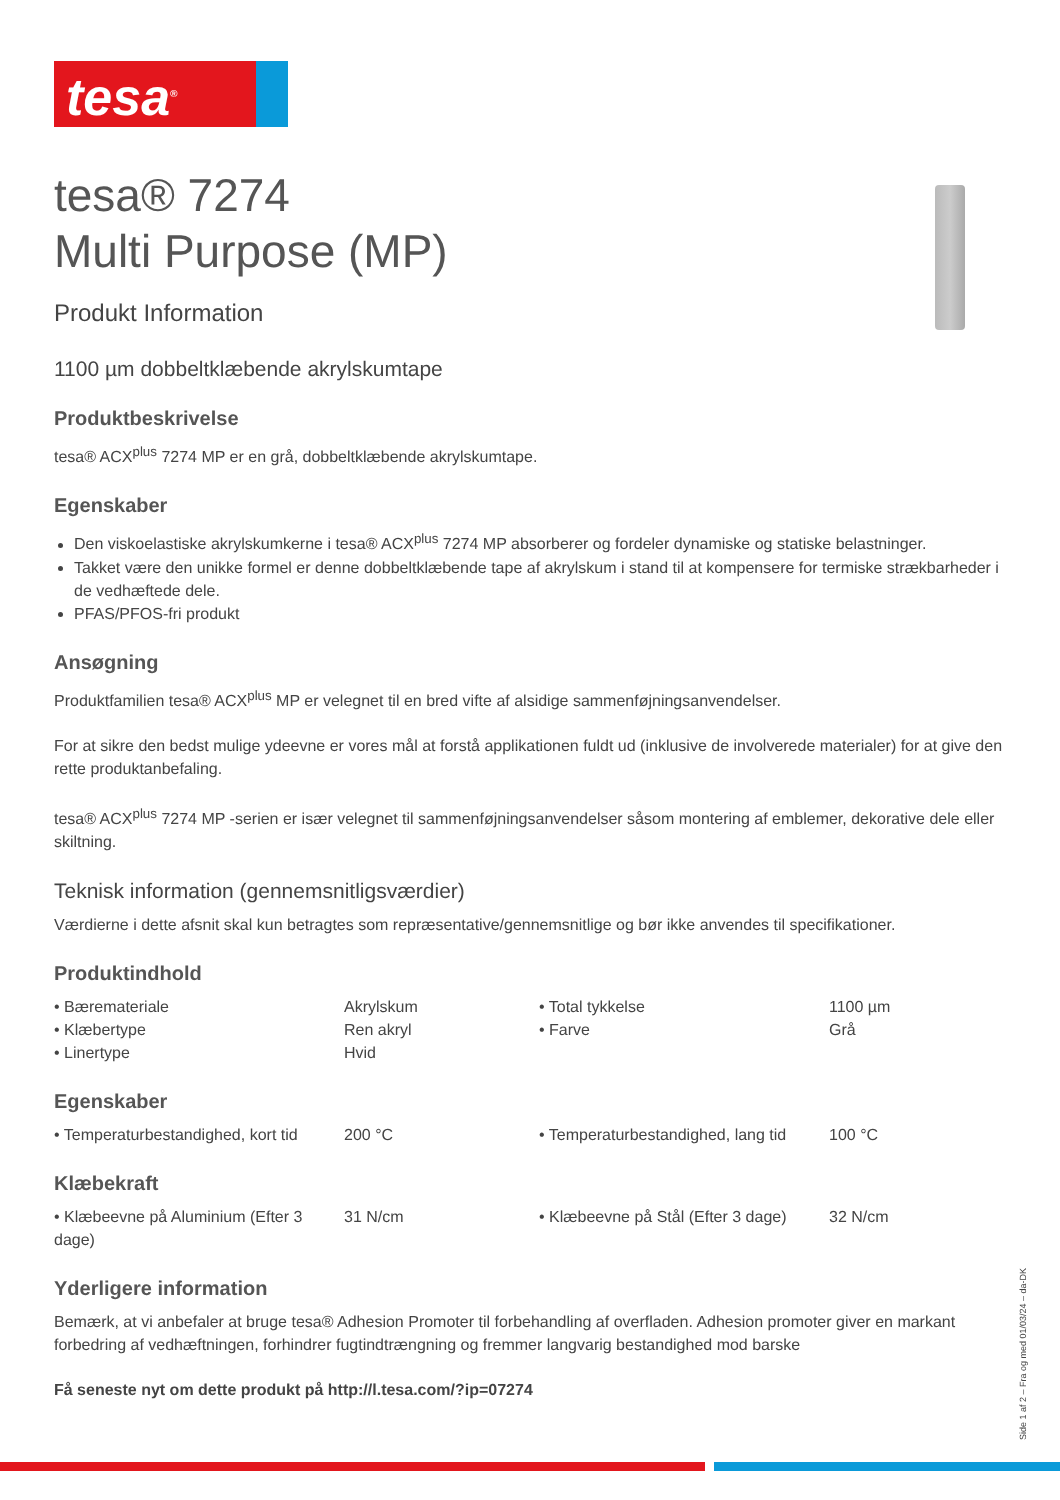tesa<sup>®</sup>
tesa® 7274
Multi Purpose (MP)
Produkt Information
1100 µm dobbeltklæbende akrylskumtape
Produktbeskrivelse
tesa® ACX<sup>plus</sup> 7274 MP er en grå, dobbeltklæbende akrylskumtape.
Egenskaber
Den viskoelastiske akrylskumkerne i tesa® ACX<sup>plus</sup> 7274 MP absorberer og fordeler dynamiske og statiske belastninger.
Takket være den unikke formel er denne dobbeltklæbende tape af akrylskum i stand til at kompensere for termiske strækbarheder i de vedhæftede dele.
PFAS/PFOS-fri produkt
Ansøgning
Produktfamilien tesa® ACX<sup>plus</sup> MP er velegnet til en bred vifte af alsidige sammenføjningsanvendelser.
For at sikre den bedst mulige ydeevne er vores mål at forstå applikationen fuldt ud (inklusive de involverede materialer) for at give den rette produktanbefaling.
tesa® ACX<sup>plus</sup> 7274 MP -serien er især velegnet til sammenføjningsanvendelser såsom montering af emblemer, dekorative dele eller skiltning.
Teknisk information (gennemsnitligsværdier)
Værdierne i dette afsnit skal kun betragtes som repræsentative/gennemsnitlige og bør ikke anvendes til specifikationer.
Produktindhold
| • Bærematerialе | Akrylskum | • Total tykkelse | 1100 µm |
| • Klæbertype | Ren akryl | • Farve | Grå |
| • Linertype | Hvid | | |
Egenskaber
| • Temperaturbestandighed, kort tid | 200 °C | • Temperaturbestandighed, lang tid | 100 °C |
Klæbekraft
| • Klæbeevne på Aluminium (Efter 3 dage) | 31 N/cm | • Klæbeevne på Stål (Efter 3 dage) | 32 N/cm |
Yderligere information
Bemærk, at vi anbefaler at bruge tesa® Adhesion Promoter til forbehandling af overfladen. Adhesion promoter giver en markant forbedring af vedhæftningen, forhindrer fugtindtrængning og fremmer langvarig bestandighed mod barske
Få seneste nyt om dette produkt på http://l.tesa.com/?ip=07274
Side 1 af 2 – Fra og med 01/03/24 – da-DK